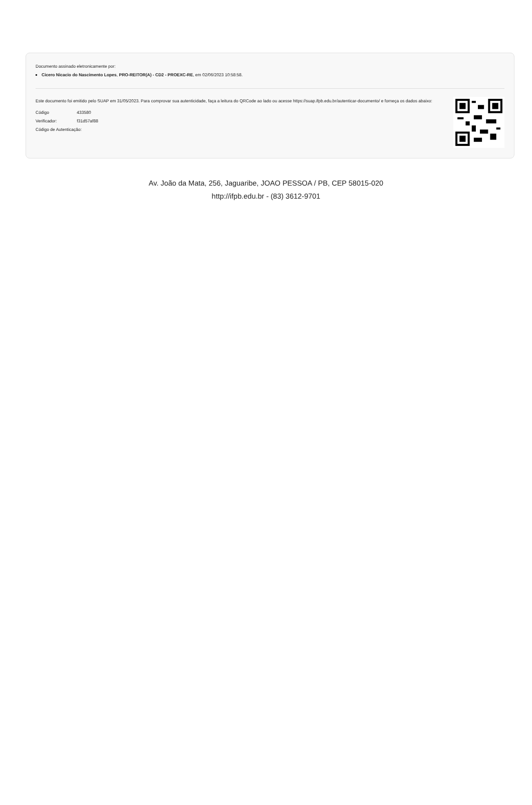Documento assinado eletronicamente por:
Cicero Nicacio do Nascimento Lopes, PRO-REITOR(A) - CD2 - PROEXC-RE, em 02/06/2023 10:58:58.
Este documento foi emitido pelo SUAP em 31/05/2023. Para comprovar sua autenticidade, faça a leitura do QRCode ao lado ou acesse https://suap.ifpb.edu.br/autenticar-documento/ e forneça os dados abaixo:
Código 433580
Verificador: f31d57af88
Código de Autenticação:
Av. João da Mata, 256, Jaguaribe, JOAO PESSOA / PB, CEP 58015-020
http://ifpb.edu.br - (83) 3612-9701